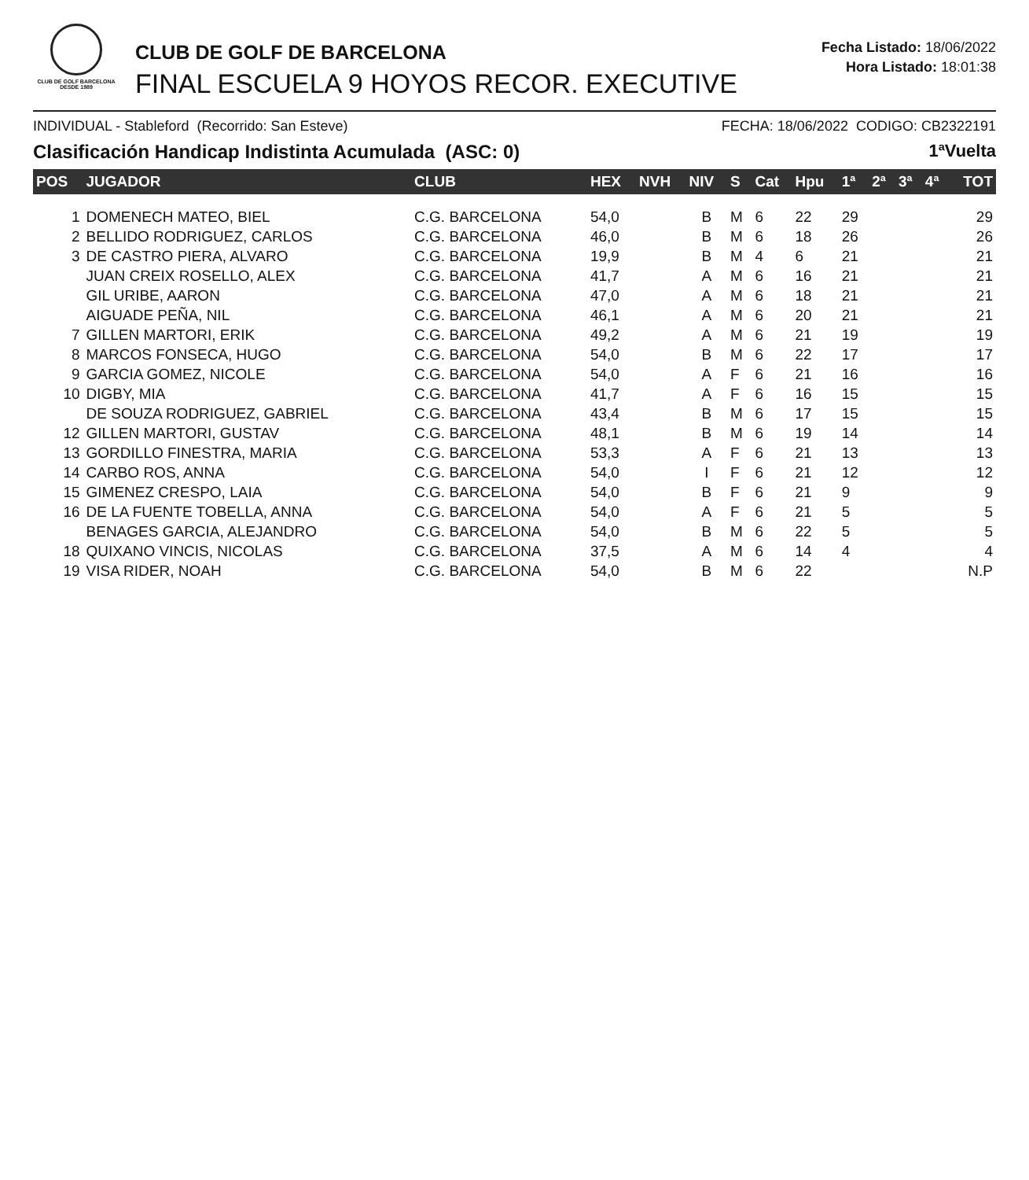CLUB DE GOLF BARCELONA
DESDE 1989
CLUB DE GOLF DE BARCELONA
FINAL ESCUELA 9 HOYOS RECOR. EXECUTIVE
Fecha Listado: 18/06/2022
Hora Listado: 18:01:38
INDIVIDUAL - Stableford (Recorrido: San Esteve) FECHA: 18/06/2022 CODIGO: CB2322191
Clasificación Handicap Indistinta Acumulada (ASC: 0) 1ªVuelta
| POS | JUGADOR | CLUB | HEX | NVH | NIV | S | Cat | Hpu | 1ª | 2ª | 3ª | 4ª | TOT |
| --- | --- | --- | --- | --- | --- | --- | --- | --- | --- | --- | --- | --- | --- |
| 1 | DOMENECH MATEO, BIEL | C.G. BARCELONA | 54,0 | | B | M | 6 | 22 | 29 | | | | 29 |
| 2 | BELLIDO RODRIGUEZ, CARLOS | C.G. BARCELONA | 46,0 | | B | M | 6 | 18 | 26 | | | | 26 |
| 3 | DE CASTRO PIERA, ALVARO | C.G. BARCELONA | 19,9 | | B | M | 4 | 6 | 21 | | | | 21 |
| | JUAN CREIX ROSELLO, ALEX | C.G. BARCELONA | 41,7 | | A | M | 6 | 16 | 21 | | | | 21 |
| | GIL URIBE, AARON | C.G. BARCELONA | 47,0 | | A | M | 6 | 18 | 21 | | | | 21 |
| | AIGUADE PEÑA, NIL | C.G. BARCELONA | 46,1 | | A | M | 6 | 20 | 21 | | | | 21 |
| 7 | GILLEN MARTORI, ERIK | C.G. BARCELONA | 49,2 | | A | M | 6 | 21 | 19 | | | | 19 |
| 8 | MARCOS FONSECA, HUGO | C.G. BARCELONA | 54,0 | | B | M | 6 | 22 | 17 | | | | 17 |
| 9 | GARCIA GOMEZ, NICOLE | C.G. BARCELONA | 54,0 | | A | F | 6 | 21 | 16 | | | | 16 |
| 10 | DIGBY, MIA | C.G. BARCELONA | 41,7 | | A | F | 6 | 16 | 15 | | | | 15 |
| | DE SOUZA RODRIGUEZ, GABRIEL | C.G. BARCELONA | 43,4 | | B | M | 6 | 17 | 15 | | | | 15 |
| 12 | GILLEN MARTORI, GUSTAV | C.G. BARCELONA | 48,1 | | B | M | 6 | 19 | 14 | | | | 14 |
| 13 | GORDILLO FINESTRA, MARIA | C.G. BARCELONA | 53,3 | | A | F | 6 | 21 | 13 | | | | 13 |
| 14 | CARBO ROS, ANNA | C.G. BARCELONA | 54,0 | | I | F | 6 | 21 | 12 | | | | 12 |
| 15 | GIMENEZ CRESPO, LAIA | C.G. BARCELONA | 54,0 | | B | F | 6 | 21 | 9 | | | | 9 |
| 16 | DE LA FUENTE TOBELLA, ANNA | C.G. BARCELONA | 54,0 | | A | F | 6 | 21 | 5 | | | | 5 |
| | BENAGES GARCIA, ALEJANDRO | C.G. BARCELONA | 54,0 | | B | M | 6 | 22 | 5 | | | | 5 |
| 18 | QUIXANO VINCIS, NICOLAS | C.G. BARCELONA | 37,5 | | A | M | 6 | 14 | 4 | | | | 4 |
| 19 | VISA RIDER, NOAH | C.G. BARCELONA | 54,0 | | B | M | 6 | 22 | | | | | N.P |